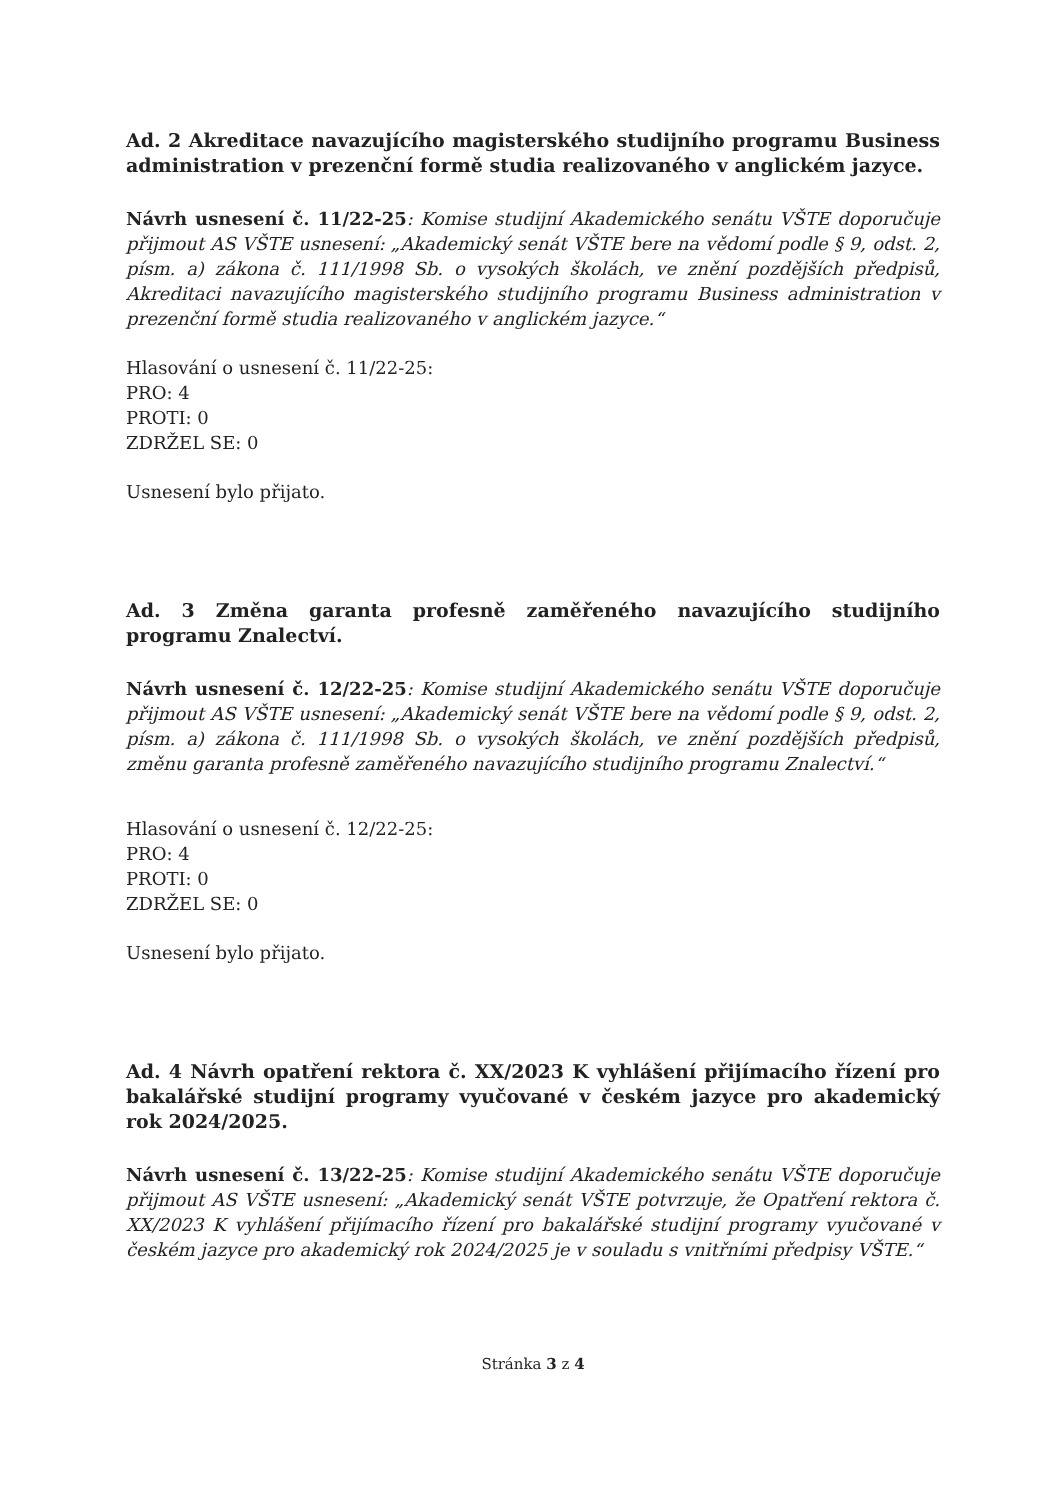Ad. 2 Akreditace navazujícího magisterského studijního programu Business administration v prezenční formě studia realizovaného v anglickém jazyce.
Návrh usnesení č. 11/22-25: Komise studijní Akademického senátu VŠTE doporučuje přijmout AS VŠTE usnesení: „Akademický senát VŠTE bere na vědomí podle § 9, odst. 2, písm. a) zákona č. 111/1998 Sb. o vysokých školách, ve znění pozdějších předpisů, Akreditaci navazujícího magisterského studijního programu Business administration v prezenční formě studia realizovaného v anglickém jazyce.“
Hlasování o usnesení č. 11/22-25:
PRO: 4
PROTI: 0
ZDRŽEL SE: 0
Usnesení bylo přijato.
Ad. 3 Změna garanta profesně zaměřeného navazujícího studijního programu Znalectví.
Návrh usnesení č. 12/22-25: Komise studijní Akademického senátu VŠTE doporučuje přijmout AS VŠTE usnesení: „Akademický senát VŠTE bere na vědomí podle § 9, odst. 2, písm. a) zákona č. 111/1998 Sb. o vysokých školách, ve znění pozdějších předpisů, změnu garanta profesně zaměřeného navazujícího studijního programu Znalectví.“
Hlasování o usnesení č. 12/22-25:
PRO: 4
PROTI: 0
ZDRŽEL SE: 0
Usnesení bylo přijato.
Ad. 4 Návrh opatření rektora č. XX/2023 K vyhlášení přijímacího řízení pro bakalářské studijní programy vyučované v českém jazyce pro akademický rok 2024/2025.
Návrh usnesení č. 13/22-25: Komise studijní Akademického senátu VŠTE doporučuje přijmout AS VŠTE usnesení: „Akademický senát VŠTE potvrzuje, že Opatření rektora č. XX/2023 K vyhlášení přijímacího řízení pro bakalářské studijní programy vyučované v českém jazyce pro akademický rok 2024/2025 je v souladu s vnitřními předpisy VŠTE.“
Stránka 3 z 4